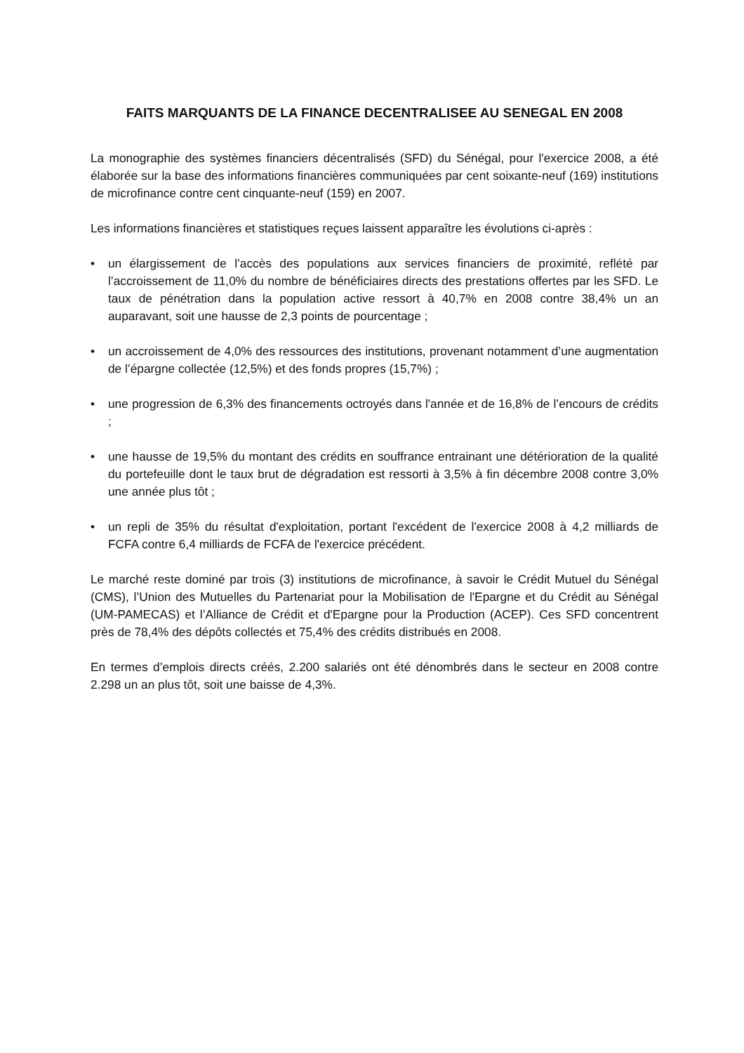FAITS MARQUANTS DE LA FINANCE DECENTRALISEE AU SENEGAL EN 2008
La monographie des systèmes financiers décentralisés (SFD) du Sénégal, pour l'exercice 2008, a été élaborée sur la base des informations financières communiquées par cent soixante-neuf (169) institutions de microfinance contre cent cinquante-neuf (159) en 2007.
Les informations financières et statistiques reçues laissent apparaître les évolutions ci-après :
• un élargissement de l’accès des populations aux services financiers de proximité, reflété par l’accroissement de 11,0% du nombre de bénéficiaires directs des prestations offertes par les SFD. Le taux de pénétration dans la population active ressort à 40,7% en 2008 contre 38,4% un an auparavant, soit une hausse de 2,3 points de pourcentage ;
• un accroissement de 4,0% des ressources des institutions, provenant notamment d’une augmentation de l’épargne collectée (12,5%) et des fonds propres (15,7%) ;
• une progression de 6,3% des financements octroyés dans l'année et de 16,8% de l’encours de crédits ;
• une hausse de 19,5% du montant des crédits en souffrance entrainant une détérioration de la qualité du portefeuille dont le taux brut de dégradation est ressorti à 3,5% à fin décembre 2008 contre 3,0% une année plus tôt ;
• un repli de 35% du résultat d'exploitation, portant l'excédent de l'exercice 2008 à 4,2 milliards de FCFA contre 6,4 milliards de FCFA de l'exercice précédent.
Le marché reste dominé par trois (3) institutions de microfinance, à savoir le Crédit Mutuel du Sénégal (CMS), l’Union des Mutuelles du Partenariat pour la Mobilisation de l'Epargne et du Crédit au Sénégal (UM-PAMECAS) et l’Alliance de Crédit et d'Epargne pour la Production (ACEP). Ces SFD concentrent près de 78,4% des dépôts collectés et 75,4% des crédits distribués en 2008.
En termes d’emplois directs créés, 2.200 salariés ont été dénombrés dans le secteur en 2008 contre 2.298 un an plus tôt, soit une baisse de 4,3%.